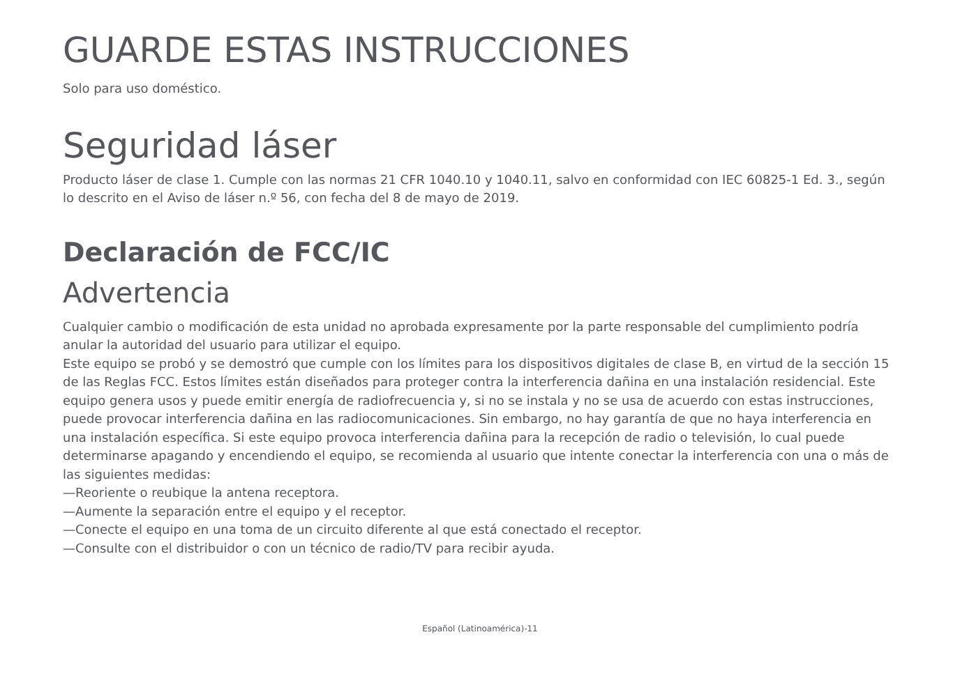GUARDE ESTAS INSTRUCCIONES
Solo para uso doméstico.
Seguridad láser
Producto láser de clase 1. Cumple con las normas 21 CFR 1040.10 y 1040.11, salvo en conformidad con IEC 60825-1 Ed. 3., según lo descrito en el Aviso de láser n.º 56, con fecha del 8 de mayo de 2019.
Declaración de FCC/IC
Advertencia
Cualquier cambio o modificación de esta unidad no aprobada expresamente por la parte responsable del cumplimiento podría anular la autoridad del usuario para utilizar el equipo.
Este equipo se probó y se demostró que cumple con los límites para los dispositivos digitales de clase B, en virtud de la sección 15 de las Reglas FCC. Estos límites están diseñados para proteger contra la interferencia dañina en una instalación residencial. Este equipo genera usos y puede emitir energía de radiofrecuencia y, si no se instala y no se usa de acuerdo con estas instrucciones, puede provocar interferencia dañina en las radiocomunicaciones. Sin embargo, no hay garantía de que no haya interferencia en una instalación específica. Si este equipo provoca interferencia dañina para la recepción de radio o televisión, lo cual puede determinarse apagando y encendiendo el equipo, se recomienda al usuario que intente conectar la interferencia con una o más de las siguientes medidas:
—Reoriente o reubique la antena receptora.
—Aumente la separación entre el equipo y el receptor.
—Conecte el equipo en una toma de un circuito diferente al que está conectado el receptor.
—Consulte con el distribuidor o con un técnico de radio/TV para recibir ayuda.
Español (Latinoamérica)-11